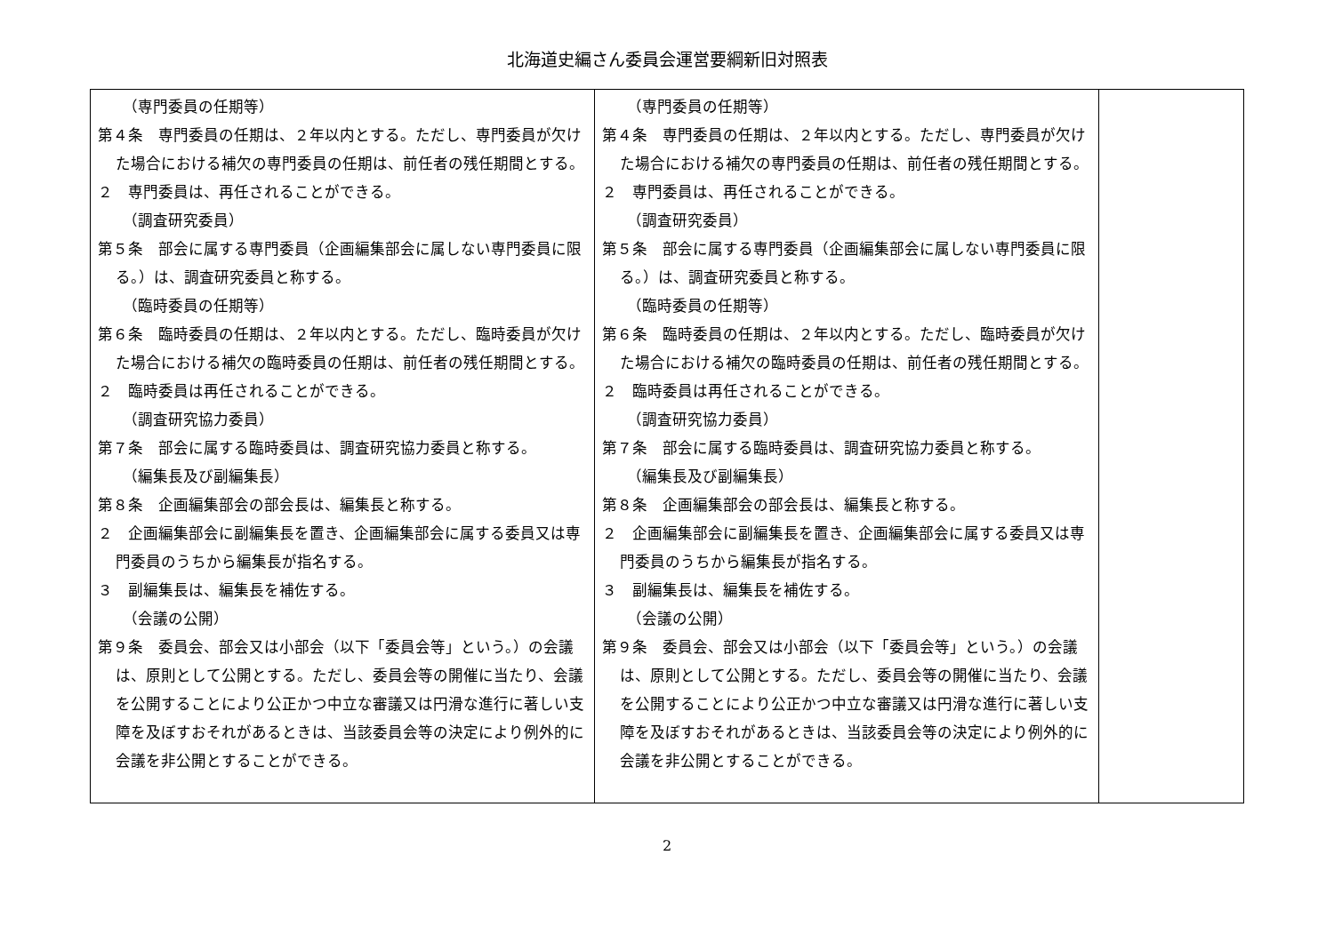北海道史編さん委員会運営要綱新旧対照表
| （専門委員の任期等） 第４条 専門委員の任期は、２年以内とする。ただし、専門委員が欠けた場合における補欠の専門委員の任期は、前任者の残任期間とする。 ２ 専門委員は、再任されることができる。 （調査研究委員） 第５条 部会に属する専門委員（企画編集部会に属しない専門委員に限る。）は、調査研究委員と称する。 （臨時委員の任期等） 第６条 臨時委員の任期は、２年以内とする。ただし、臨時委員が欠けた場合における補欠の臨時委員の任期は、前任者の残任期間とする。 ２ 臨時委員は再任されることができる。 （調査研究協力委員） 第７条 部会に属する臨時委員は、調査研究協力委員と称する。 （編集長及び副編集長） 第８条 企画編集部会の部会長は、編集長と称する。 ２ 企画編集部会に副編集長を置き、企画編集部会に属する委員又は専門委員のうちから編集長が指名する。 ３ 副編集長は、編集長を補佐する。 （会議の公開） 第９条 委員会、部会又は小部会（以下「委員会等」という。）の会議は、原則として公開とする。ただし、委員会等の開催に当たり、会議を公開することにより公正かつ中立な審議又は円滑な進行に著しい支障を及ぼすおそれがあるときは、当該委員会等の決定により例外的に会議を非公開とすることができる。 | （専門委員の任期等） 第４条 専門委員の任期は、２年以内とする。ただし、専門委員が欠けた場合における補欠の専門委員の任期は、前任者の残任期間とする。 ２ 専門委員は、再任されることができる。 （調査研究委員） 第５条 部会に属する専門委員（企画編集部会に属しない専門委員に限る。）は、調査研究委員と称する。 （臨時委員の任期等） 第６条 臨時委員の任期は、２年以内とする。ただし、臨時委員が欠けた場合における補欠の臨時委員の任期は、前任者の残任期間とする。 ２ 臨時委員は再任されることができる。 （調査研究協力委員） 第７条 部会に属する臨時委員は、調査研究協力委員と称する。 （編集長及び副編集長） 第８条 企画編集部会の部会長は、編集長と称する。 ２ 企画編集部会に副編集長を置き、企画編集部会に属する委員又は専門委員のうちから編集長が指名する。 ３ 副編集長は、編集長を補佐する。 （会議の公開） 第９条 委員会、部会又は小部会（以下「委員会等」という。）の会議は、原則として公開とする。ただし、委員会等の開催に当たり、会議を公開することにより公正かつ中立な審議又は円滑な進行に著しい支障を及ぼすおそれがあるときは、当該委員会等の決定により例外的に会議を非公開とすることができる。 | |
2